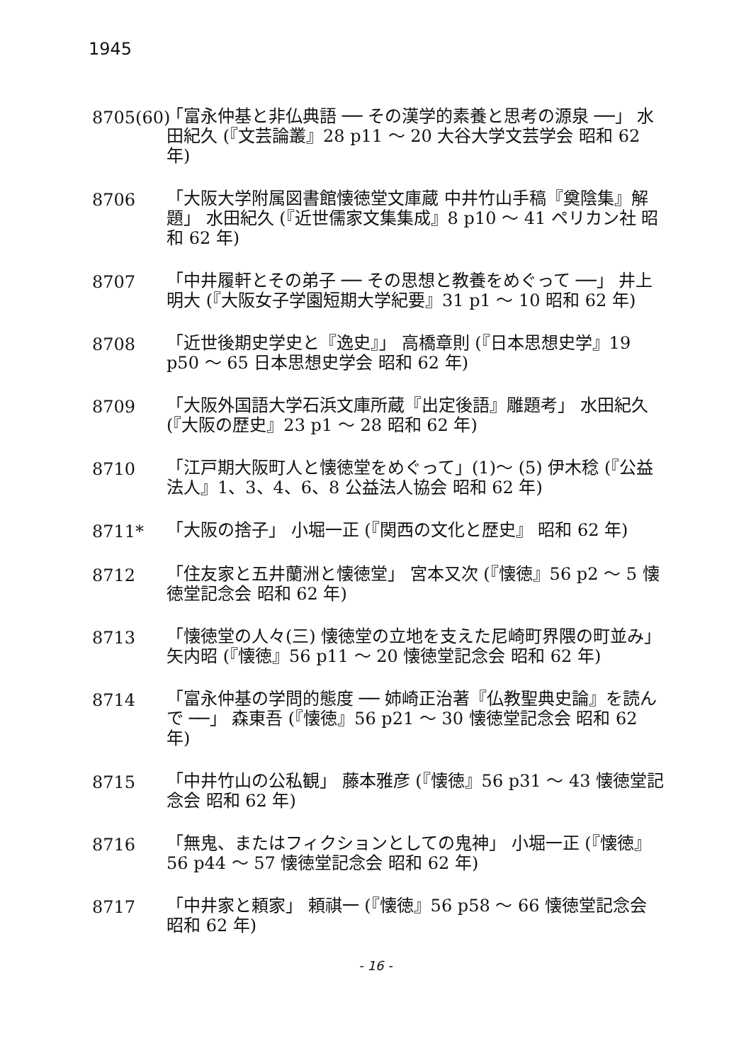1945
8705(60)
「富永仲基と非仏典語 ── その漢学的素養と思考の源泉 ──」 水田紀久 (『文芸論叢』28 p11 〜 20 大谷大学文芸学会 昭和 62 年)
8706 「大阪大学附属図書館懐徳堂文庫蔵 中井竹山手稿『奠陰集』解題」 水田紀久 (『近世儒家文集集成』8 p10 〜 41 ペリカン社 昭和 62 年)
8707 「中井履軒とその弟子 ── その思想と教養をめぐって ──」 井上明大 (『大阪女子学園短期大学紀要』31 p1 〜 10 昭和 62 年)
8708 「近世後期史学史と『逸史』」 高橋章則 (『日本思想史学』19 p50 〜 65 日本思想史学会 昭和 62 年)
8709 「大阪外国語大学石浜文庫所蔵『出定後語』雕題考」 水田紀久 (『大阪の歴史』23 p1 〜 28 昭和 62 年)
8710 「江戸期大阪町人と懐徳堂をめぐって」(1)〜 (5) 伊木稔 (『公益法人』1、3、4、6、8 公益法人協会 昭和 62 年)
8711* 「大阪の捨子」 小堀一正 (『関西の文化と歴史』 昭和 62 年)
8712 「住友家と五井蘭洲と懐徳堂」 宮本又次 (『懐徳』56 p2 〜 5 懐徳堂記念会 昭和 62 年)
8713 「懐徳堂の人々(三) 懐徳堂の立地を支えた尼崎町界隈の町並み」 矢内昭 (『懐徳』56 p11 〜 20 懐徳堂記念会 昭和 62 年)
8714 「富永仲基の学問的態度 ── 姉崎正治著『仏教聖典史論』を読んで ──」 森東吾 (『懐徳』56 p21 〜 30 懐徳堂記念会 昭和 62 年)
8715 「中井竹山の公私観」 藤本雅彦 (『懐徳』56 p31 〜 43 懐徳堂記念会 昭和 62 年)
8716 「無鬼、またはフィクションとしての鬼神」 小堀一正 (『懐徳』56 p44 〜 57 懐徳堂記念会 昭和 62 年)
8717 「中井家と頼家」 頼祺一 (『懐徳』56 p58 〜 66 懐徳堂記念会 昭和 62 年)
- 16 -